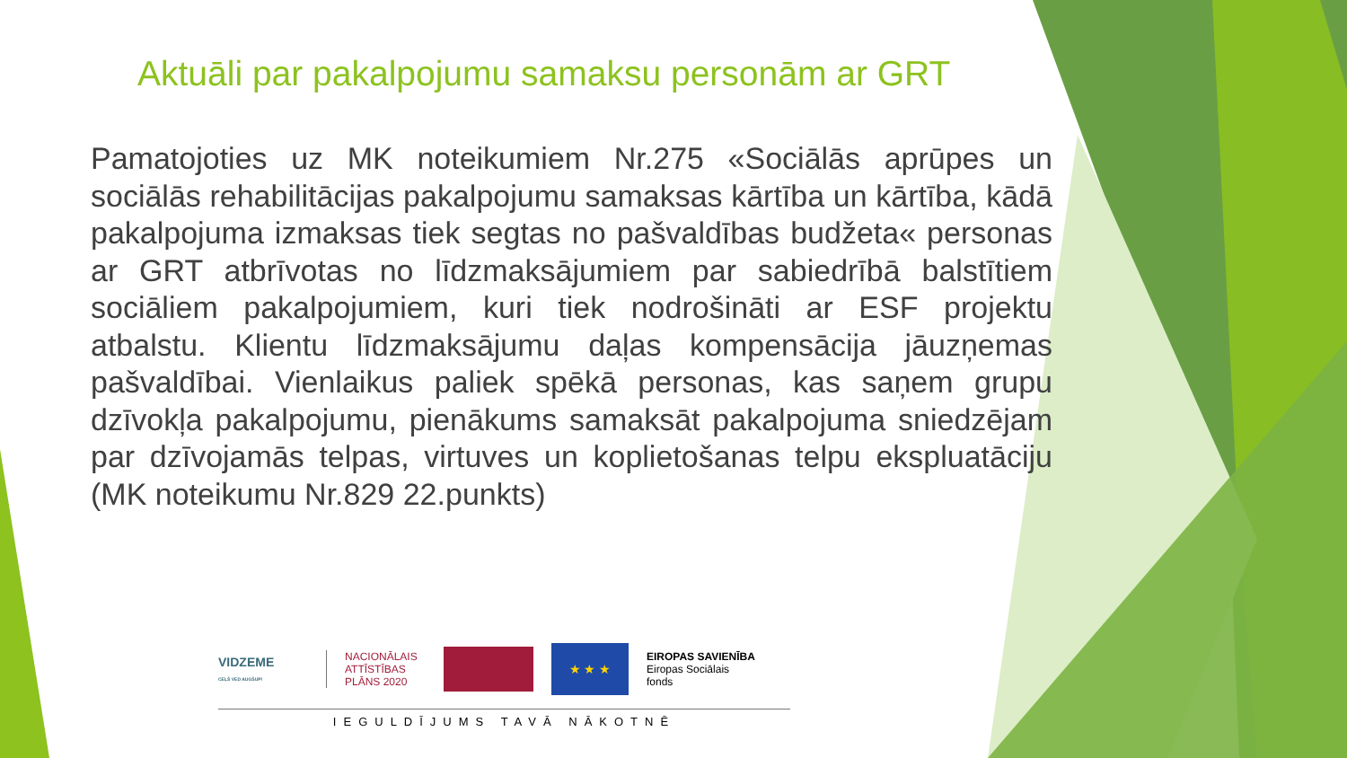Aktuāli par pakalpojumu samaksu personām ar GRT
Pamatojoties uz MK noteikumiem Nr.275 «Sociālās aprūpes un sociālās rehabilitācijas pakalpojumu samaksas kārtība un kārtība, kādā pakalpojuma izmaksas tiek segtas no pašvaldības budžeta« personas ar GRT atbrīvotas no līdzmaksājumiem par sabiedrībā balstītiem sociāliem pakalpojumiem, kuri tiek nodrošināti ar ESF projektu atbalstu. Klientu līdzmaksājumu daļas kompensācija jāuzņemas pašvaldībai. Vienlaikus paliek spēkā personas, kas saņem grupu dzīvokļa pakalpojumu, pienākums samaksāt pakalpojuma sniedzējam par dzīvojamās telpas, virtuves un koplietošanas telpu ekspluatāciju (MK noteikumu Nr.829 22.punkts)
VIDZEME
CEĻŠ VED AUGŠUP!
NACIONĀLAIS ATTĪSTĪBAS PLĀNS 2020
★ ★ ★
EIROPAS SAVIENĪBA
Eiropas Sociālais
fonds
IEGULDĪJUMS TAVĀ NĀKOTNĒ